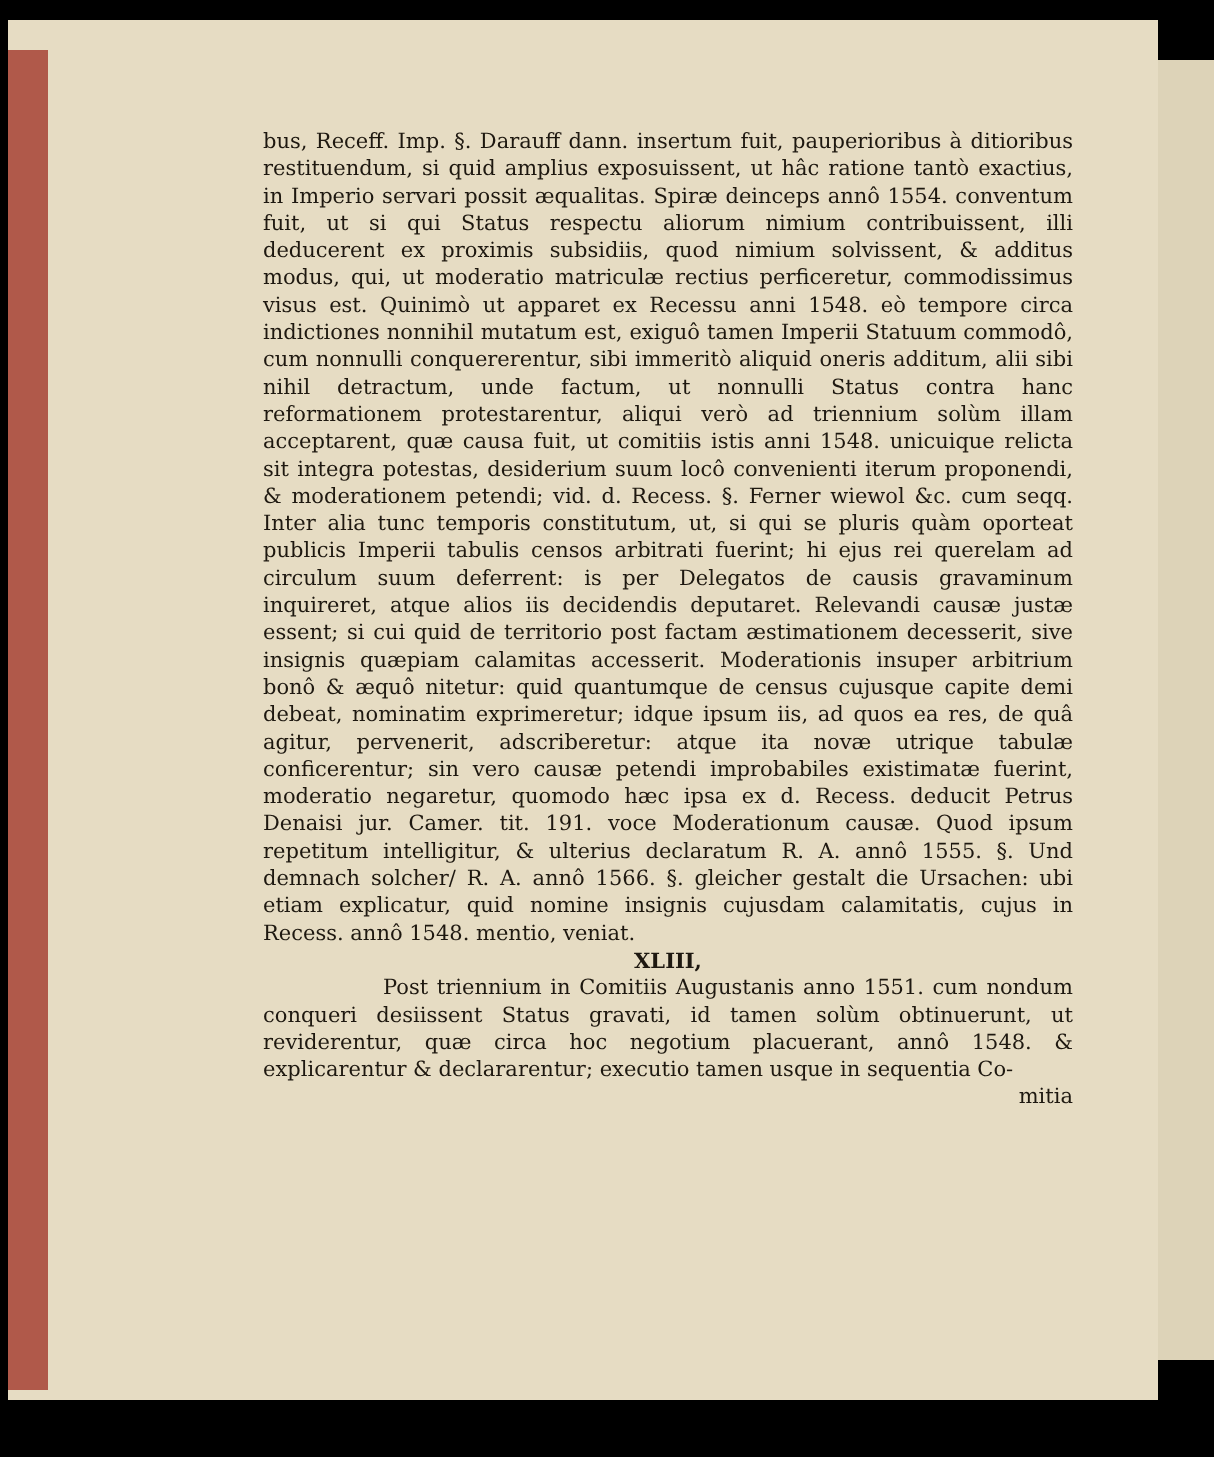bus, Receff. Imp. §. Darauff dann. insertum fuit, pauperioribus à ditioribus restituendum, si quid amplius exposuissent, ut hâc ratione tantò exactius, in Imperio servari possit æqualitas. Spiræ deinceps annô 1554. conventum fuit, ut si qui Status respectu aliorum nimium contribuissent, illi deducerent ex proximis subsidiis, quod nimium solvissent, & additus modus, qui, ut moderatio matriculæ rectius perficeretur, commodissimus visus est. Quinimò ut apparet ex Recessu anni 1548. eò tempore circa indictiones nonnihil mutatum est, exiguô tamen Imperii Statuum commodô, cum nonnulli conquererentur, sibi immeritò aliquid oneris additum, alii sibi nihil detractum, unde factum, ut nonnulli Status contra hanc reformationem protestarentur, aliqui verò ad triennium solùm illam acceptarent, quæ causa fuit, ut comitiis istis anni 1548. unicuique relicta sit integra potestas, desiderium suum locô convenienti iterum proponendi, & moderationem petendi; vid. d. Recess. §. Ferner wiewol &c. cum seqq. Inter alia tunc temporis constitutum, ut, si qui se pluris quàm oporteat publicis Imperii tabulis censos arbitrati fuerint; hi ejus rei querelam ad circulum suum deferrent: is per Delegatos de causis gravaminum inquireret, atque alios iis decidendis deputaret. Relevandi causæ justæ essent; si cui quid de territorio post factam æstimationem decesserit, sive insignis quæpiam calamitas accesserit. Moderationis insuper arbitrium bonô & æquô nitetur: quid quantumque de census cujusque capite demi debeat, nominatim exprimeretur; idque ipsum iis, ad quos ea res, de quâ agitur, pervenerit, adscriberetur: atque ita novæ utrique tabulæ conficerentur; sin vero causæ petendi improbabiles existimatæ fuerint, moderatio negaretur, quomodo hæc ipsa ex d. Recess. deducit Petrus Denaisi jur. Camer. tit. 191. voce Moderationum causæ. Quod ipsum repetitum intelligitur, & ulterius declaratum R. A. annô 1555. §. Und demnach solcher/ R. A. annô 1566. §. gleicher gestalt die Ursachen: ubi etiam explicatur, quid nomine insignis cujusdam calamitatis, cujus in Recess. annô 1548. mentio, veniat.
XLIII,
Post triennium in Comitiis Augustanis anno 1551. cum nondum conqueri desiissent Status gravati, id tamen solùm obtinuerunt, ut reviderentur, quæ circa hoc negotium placuerant, annô 1548. & explicarentur & declararentur; executio tamen usque in sequentia Co-
mitia